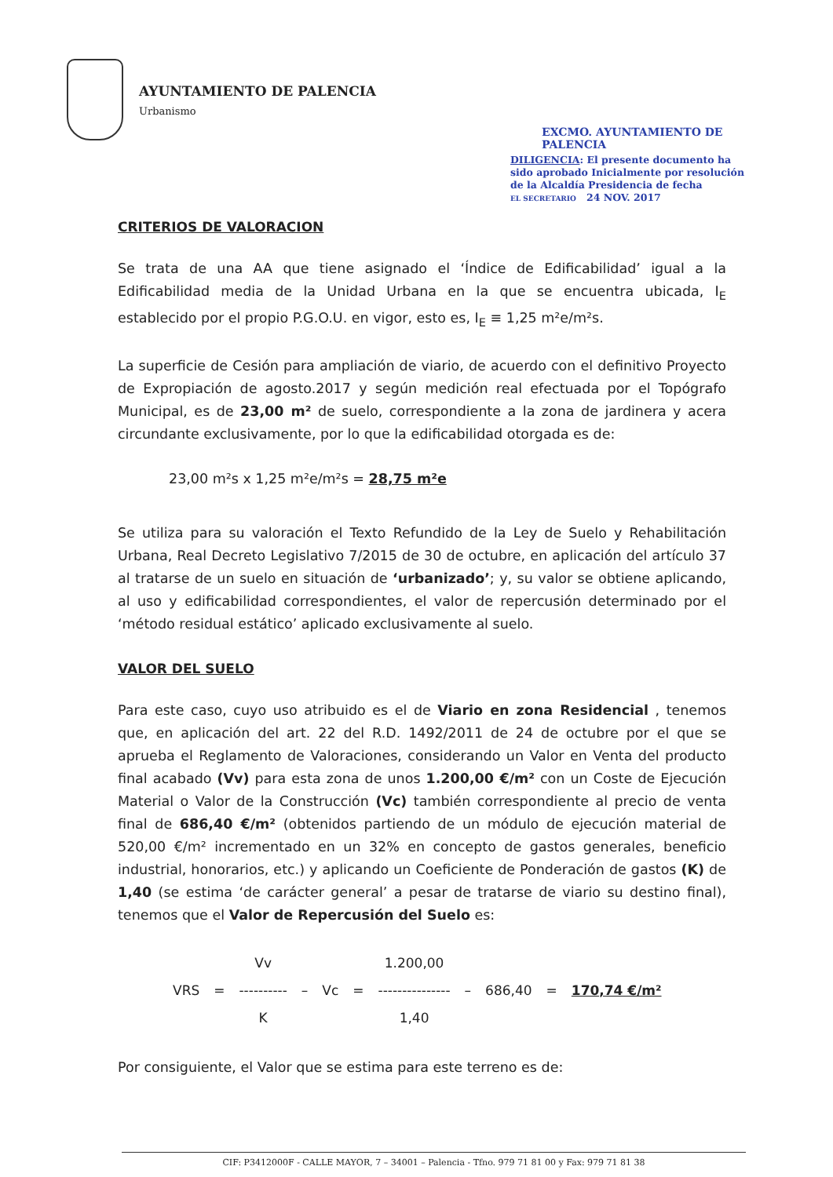AYUNTAMIENTO DE PALENCIA
Urbanismo
EXCMO. AYUNTAMIENTO DE PALENCIA
DILIGENCIA: El presente documento ha sido aprobado Inicialmente por resolución de la Alcaldía Presidencia de fecha
EL SECRETARIO 24 NOV. 2017
CRITERIOS DE VALORACION
Se trata de una AA que tiene asignado el ‘Índice de Edificabilidad’ igual a la Edificabilidad media de la Unidad Urbana en la que se encuentra ubicada, I<sub>E</sub> establecido por el propio P.G.O.U. en vigor, esto es, I<sub>E</sub> ≡ 1,25 m²e/m²s.
La superficie de Cesión para ampliación de viario, de acuerdo con el definitivo Proyecto de Expropiación de agosto.2017 y según medición real efectuada por el Topógrafo Municipal, es de 23,00 m² de suelo, correspondiente a la zona de jardinera y acera circundante exclusivamente, por lo que la edificabilidad otorgada es de:
23,00 m²s x 1,25 m²e/m²s = 28,75 m²e
Se utiliza para su valoración el Texto Refundido de la Ley de Suelo y Rehabilitación Urbana, Real Decreto Legislativo 7/2015 de 30 de octubre, en aplicación del artículo 37 al tratarse de un suelo en situación de ‘urbanizado’; y, su valor se obtiene aplicando, al uso y edificabilidad correspondientes, el valor de repercusión determinado por el ‘método residual estático’ aplicado exclusivamente al suelo.
VALOR DEL SUELO
Para este caso, cuyo uso atribuido es el de Viario en zona Residencial , tenemos que, en aplicación del art. 22 del R.D. 1492/2011 de 24 de octubre por el que se aprueba el Reglamento de Valoraciones, considerando un Valor en Venta del producto final acabado (Vv) para esta zona de unos 1.200,00 €/m² con un Coste de Ejecución Material o Valor de la Construcción (Vc) también correspondiente al precio de venta final de 686,40 €/m² (obtenidos partiendo de un módulo de ejecución material de 520,00 €/m² incrementado en un 32% en concepto de gastos generales, beneficio industrial, honorarios, etc.) y aplicando un Coeficiente de Ponderación de gastos (K) de 1,40 (se estima ‘de carácter general’ a pesar de tratarse de viario su destino final), tenemos que el Valor de Repercusión del Suelo es:
| | | Vv | | | | 1.200,00 | | | | |
| VRS | = | ---------- | – | Vc | = | --------------- | – | 686,40 | = | 170,74 €/m² |
| | | K | | | | 1,40 | | | | |
Por consiguiente, el Valor que se estima para este terreno es de:
CIF: P3412000F - CALLE MAYOR, 7 – 34001 – Palencia - Tfno. 979 71 81 00 y Fax: 979 71 81 38